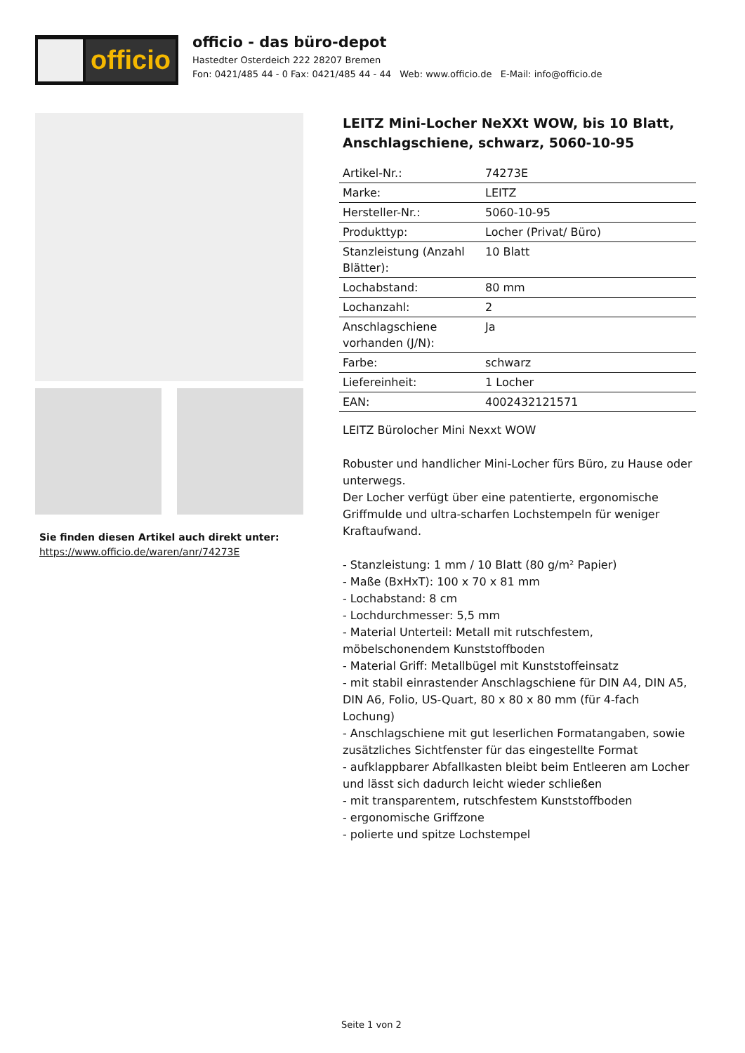officio
officio - das büro-depot
Hastedter Osterdeich 222 28207 Bremen
Fon: 0421/485 44 - 0 Fax: 0421/485 44 - 44 Web: www.officio.de E-Mail: info@officio.de
Sie finden diesen Artikel auch direkt unter:
https://www.officio.de/waren/anr/74273E
LEITZ Mini-Locher NeXXt WOW, bis 10 Blatt, Anschlagschiene, schwarz, 5060-10-95
| Artikel-Nr.: | 74273E |
| Marke: | LEITZ |
| Hersteller-Nr.: | 5060-10-95 |
| Produkttyp: | Locher (Privat/ Büro) |
| Stanzleistung (Anzahl Blätter): | 10 Blatt |
| Lochabstand: | 80 mm |
| Lochanzahl: | 2 |
| Anschlagschiene vorhanden (J/N): | Ja |
| Farbe: | schwarz |
| Liefereinheit: | 1 Locher |
| EAN: | 4002432121571 |
LEITZ Bürolocher Mini Nexxt WOW
Robuster und handlicher Mini-Locher fürs Büro, zu Hause oder unterwegs.
Der Locher verfügt über eine patentierte, ergonomische Griffmulde und ultra-scharfen Lochstempeln für weniger Kraftaufwand.
- Stanzleistung: 1 mm / 10 Blatt (80 g/m² Papier)
- Maße (BxHxT): 100 x 70 x 81 mm
- Lochabstand: 8 cm
- Lochdurchmesser: 5,5 mm
- Material Unterteil: Metall mit rutschfestem, möbelschonendem Kunststoffboden
- Material Griff: Metallbügel mit Kunststoffeinsatz
- mit stabil einrastender Anschlagschiene für DIN A4, DIN A5, DIN A6, Folio, US-Quart, 80 x 80 x 80 mm (für 4-fach Lochung)
- Anschlagschiene mit gut leserlichen Formatangaben, sowie zusätzliches Sichtfenster für das eingestellte Format
- aufklappbarer Abfallkasten bleibt beim Entleeren am Locher und lässt sich dadurch leicht wieder schließen
- mit transparentem, rutschfestem Kunststoffboden
- ergonomische Griffzone
- polierte und spitze Lochstempel
Seite 1 von 2